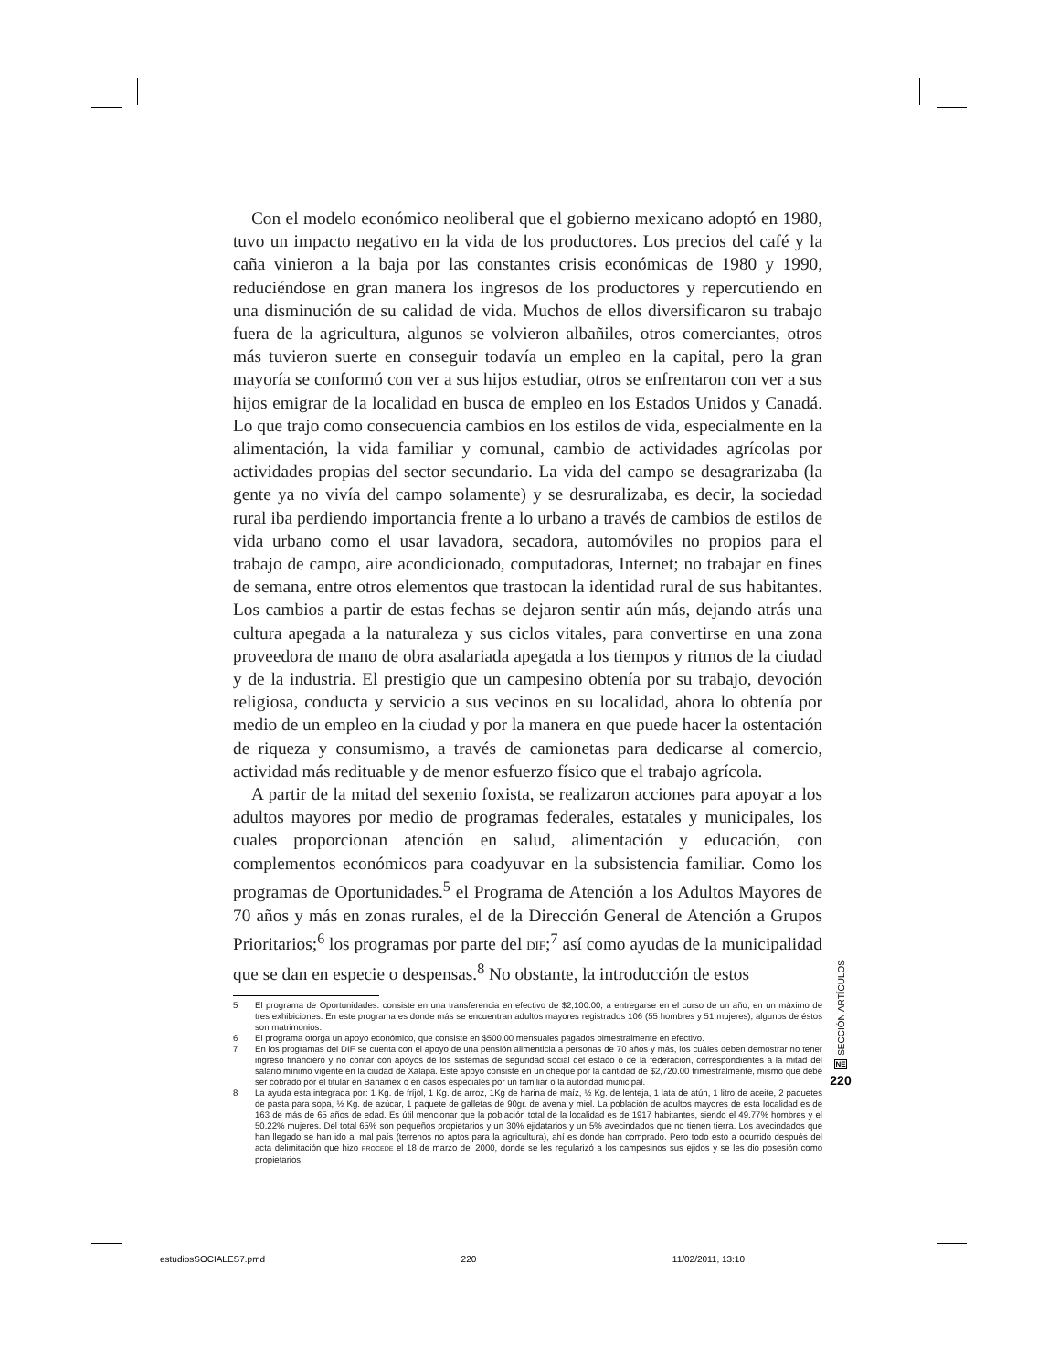Con el modelo económico neoliberal que el gobierno mexicano adoptó en 1980, tuvo un impacto negativo en la vida de los productores. Los precios del café y la caña vinieron a la baja por las constantes crisis económicas de 1980 y 1990, reduciéndose en gran manera los ingresos de los productores y repercutiendo en una disminución de su calidad de vida. Muchos de ellos diversificaron su trabajo fuera de la agricultura, algunos se volvieron albañiles, otros comerciantes, otros más tuvieron suerte en conseguir todavía un empleo en la capital, pero la gran mayoría se conformó con ver a sus hijos estudiar, otros se enfrentaron con ver a sus hijos emigrar de la localidad en busca de empleo en los Estados Unidos y Canadá. Lo que trajo como consecuencia cambios en los estilos de vida, especialmente en la alimentación, la vida familiar y comunal, cambio de actividades agrícolas por actividades propias del sector secundario. La vida del campo se desagrarizaba (la gente ya no vivía del campo solamente) y se desruralizaba, es decir, la sociedad rural iba perdiendo importancia frente a lo urbano a través de cambios de estilos de vida urbano como el usar lavadora, secadora, automóviles no propios para el trabajo de campo, aire acondicionado, computadoras, Internet; no trabajar en fines de semana, entre otros elementos que trastocan la identidad rural de sus habitantes. Los cambios a partir de estas fechas se dejaron sentir aún más, dejando atrás una cultura apegada a la naturaleza y sus ciclos vitales, para convertirse en una zona proveedora de mano de obra asalariada apegada a los tiempos y ritmos de la ciudad y de la industria. El prestigio que un campesino obtenía por su trabajo, devoción religiosa, conducta y servicio a sus vecinos en su localidad, ahora lo obtenía por medio de un empleo en la ciudad y por la manera en que puede hacer la ostentación de riqueza y consumismo, a través de camionetas para dedicarse al comercio, actividad más redituable y de menor esfuerzo físico que el trabajo agrícola.
A partir de la mitad del sexenio foxista, se realizaron acciones para apoyar a los adultos mayores por medio de programas federales, estatales y municipales, los cuales proporcionan atención en salud, alimentación y educación, con complementos económicos para coadyuvar en la subsistencia familiar. Como los programas de Oportunidades.<sup>5</sup> el Programa de Atención a los Adultos Mayores de 70 años y más en zonas rurales, el de la Dirección General de Atención a Grupos Prioritarios;<sup>6</sup> los programas por parte del DIF;<sup>7</sup> así como ayudas de la municipalidad que se dan en especie o despensas.<sup>8</sup> No obstante, la introducción de estos
5 El programa de Oportunidades. consiste en una transferencia en efectivo de $2,100.00, a entregarse en el curso de un año, en un máximo de tres exhibiciones. En este programa es donde más se encuentran adultos mayores registrados 106 (55 hombres y 51 mujeres), algunos de éstos son matrimonios.
6 El programa otorga un apoyo económico, que consiste en $500.00 mensuales pagados bimestralmente en efectivo.
7 En los programas del DIF se cuenta con el apoyo de una pensión alimenticia a personas de 70 años y más, los cuáles deben demostrar no tener ingreso financiero y no contar con apoyos de los sistemas de seguridad social del estado o de la federación, correspondientes a la mitad del salario mínimo vigente en la ciudad de Xalapa. Este apoyo consiste en un cheque por la cantidad de $2,720.00 trimestralmente, mismo que debe ser cobrado por el titular en Banamex o en casos especiales por un familiar o la autoridad municipal.
8 La ayuda esta integrada por: 1 Kg. de fríjol, 1 Kg. de arroz, 1Kg de harina de maíz, ½ Kg. de lenteja, 1 lata de atún, 1 litro de aceite, 2 paquetes de pasta para sopa, ½ Kg. de azúcar, 1 paquete de galletas de 90gr. de avena y miel. La población de adultos mayores de esta localidad es de 163 de más de 65 años de edad. Es útil mencionar que la población total de la localidad es de 1917 habitantes, siendo el 49.77% hombres y el 50.22% mujeres. Del total 65% son pequeños propietarios y un 30% ejidatarios y un 5% avecindados que no tienen tierra. Los avecindados que han llegado se han ido al mal país (terrenos no aptos para la agricultura), ahí es donde han comprado. Pero todo esto a ocurrido después del acta delimitación que hizo PROCEDE el 18 de marzo del 2000, donde se les regularizó a los campesinos sus ejidos y se les dio posesión como propietarios.
SECCIÓN ARTÍCULOS
NE
220
estudiosSOCIALES7.pmd 220 11/02/2011, 13:10